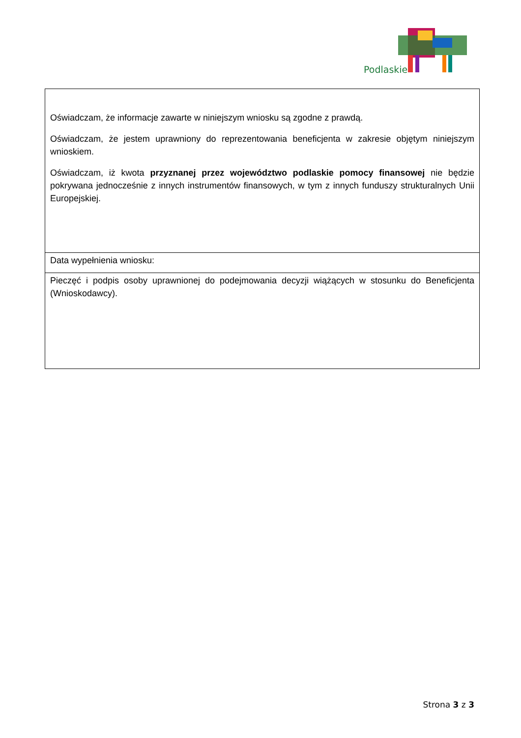Podlaskie
| Oświadczam, że informacje zawarte w niniejszym wniosku są zgodne z prawdą. Oświadczam, że jestem uprawniony do reprezentowania beneficjenta w zakresie objętym niniejszym wnioskiem. Oświadczam, iż kwota przyznanej przez województwo podlaskie pomocy finansowej nie będzie pokrywana jednocześnie z innych instrumentów finansowych, w tym z innych funduszy strukturalnych Unii Europejskiej. |
| Data wypełnienia wniosku: |
| Pieczęć i podpis osoby uprawnionej do podejmowania decyzji wiążących w stosunku do Beneficjenta (Wnioskodawcy). |
Strona 3 z 3